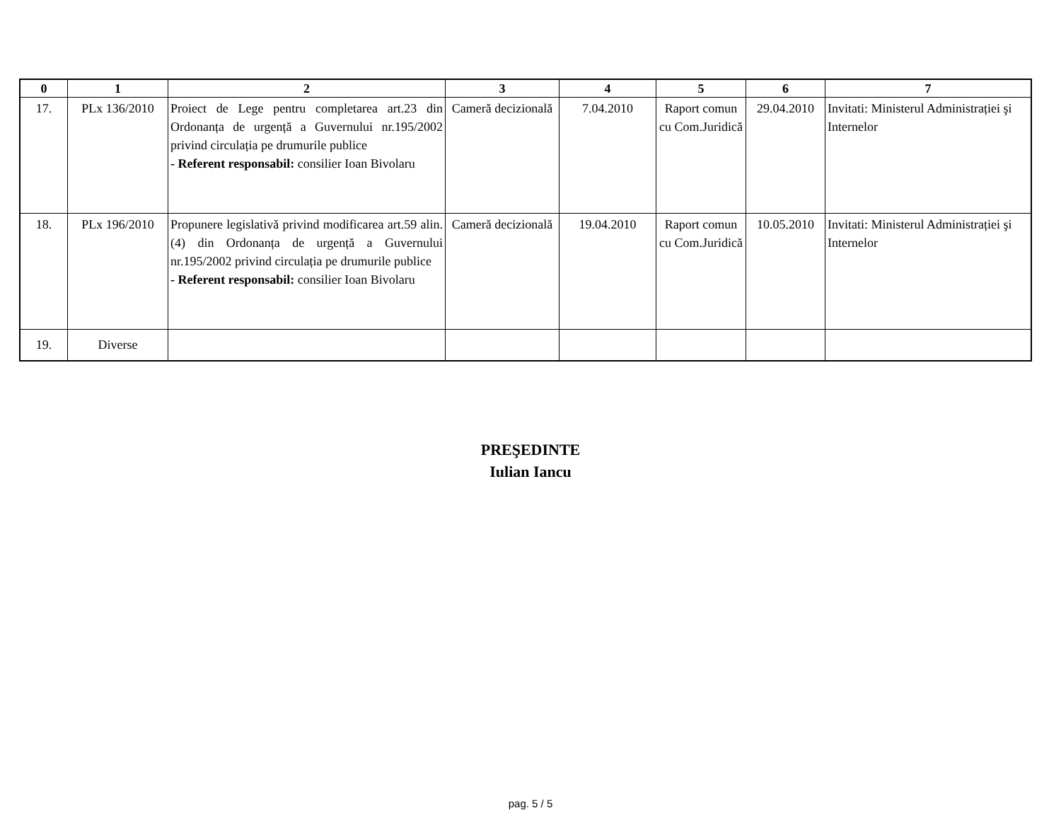| 0 | 1 | 2 | 3 | 4 | 5 | 6 | 7 |
| --- | --- | --- | --- | --- | --- | --- | --- |
| 17. | PLx 136/2010 | Proiect de Lege pentru completarea art.23 din Ordonanța de urgență a Guvernului nr.195/2002 privind circulația pe drumurile publice - Referent responsabil: consilier Ioan Bivolaru | Cameră decizională | 7.04.2010 | Raport comun cu Com.Juridică | 29.04.2010 | Invitati: Ministerul Administrației şi Internelor |
| 18. | PLx 196/2010 | Propunere legislativă privind modificarea art.59 alin.(4) din Ordonanța de urgență a Guvernului nr.195/2002 privind circulația pe drumurile publice - Referent responsabil: consilier Ioan Bivolaru | Cameră decizională | 19.04.2010 | Raport comun cu Com.Juridică | 10.05.2010 | Invitati: Ministerul Administrației şi Internelor |
| 19. | Diverse | | | | | | |
PREŞEDINTE
Iulian Iancu
pag. 5 / 5